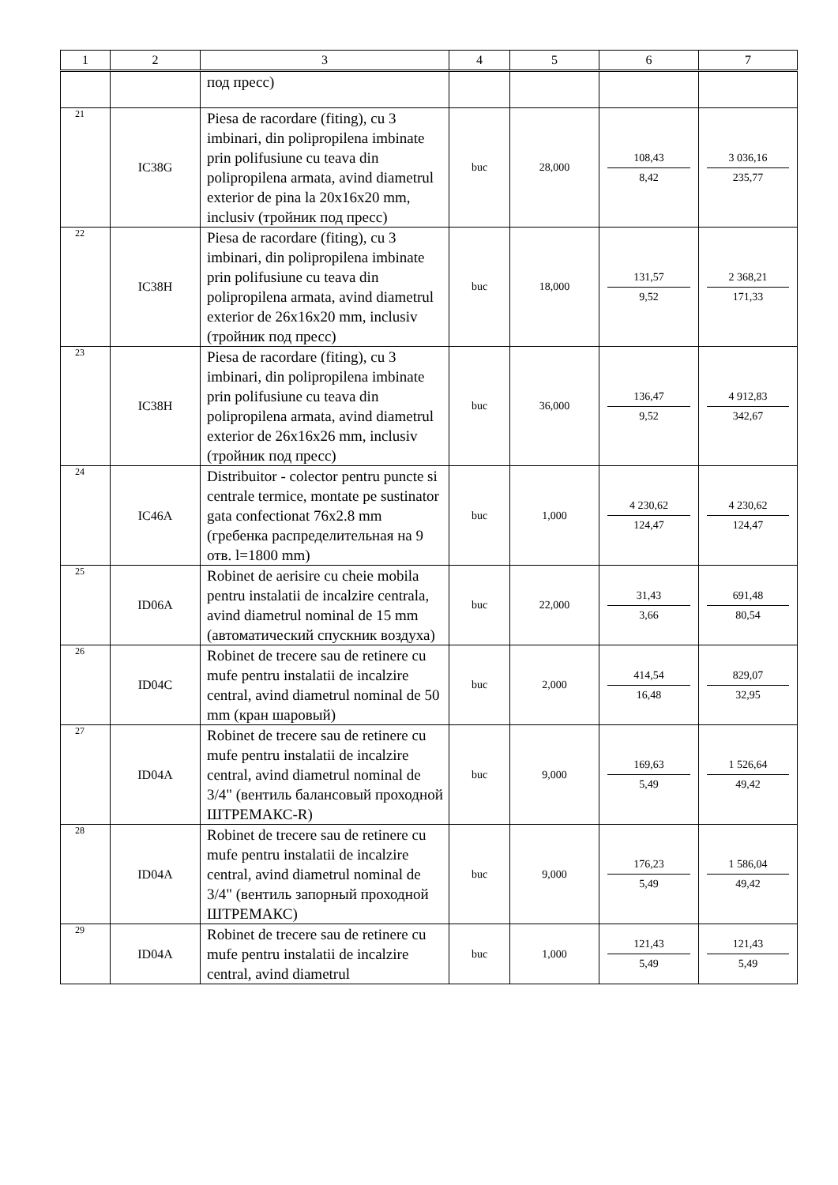| 1 | 2 | 3 | 4 | 5 | 6 | 7 |
| --- | --- | --- | --- | --- | --- | --- |
| | | под пресс) | | | | |
| 21 | IC38G | Piesa de racordare (fiting), cu 3 imbinari, din polipropilena imbinate prin polifusiune cu teava din polipropilena armata, avind diametrul exterior de pina la 20x16x20 mm, inclusiv (тройник под пресс) | buc | 28,000 | 108,43 8,42 | 3 036,16 235,77 |
| 22 | IC38H | Piesa de racordare (fiting), cu 3 imbinari, din polipropilena imbinate prin polifusiune cu teava din polipropilena armata, avind diametrul exterior de 26x16x20 mm, inclusiv (тройник под пресс) | buc | 18,000 | 131,57 9,52 | 2 368,21 171,33 |
| 23 | IC38H | Piesa de racordare (fiting), cu 3 imbinari, din polipropilena imbinate prin polifusiune cu teava din polipropilena armata, avind diametrul exterior de 26x16x26 mm, inclusiv (тройник под пресс) | buc | 36,000 | 136,47 9,52 | 4 912,83 342,67 |
| 24 | IC46A | Distribuitor - colector pentru puncte si centrale termice, montate pe sustinator gata confectionat 76x2.8 mm (гребенка распределительная на 9 отв. l=1800 mm) | buc | 1,000 | 4 230,62 124,47 | 4 230,62 124,47 |
| 25 | ID06A | Robinet de aerisire cu cheie mobila pentru instalatii de incalzire centrala, avind diametrul nominal de 15 mm (автоматический спускник воздуха) | buc | 22,000 | 31,43 3,66 | 691,48 80,54 |
| 26 | ID04C | Robinet de trecere sau de retinere cu mufe pentru instalatii de incalzire central, avind diametrul nominal de 50 mm (кран шаровый) | buc | 2,000 | 414,54 16,48 | 829,07 32,95 |
| 27 | ID04A | Robinet de trecere sau de retinere cu mufe pentru instalatii de incalzire central, avind diametrul nominal de 3/4" (вентиль балансовый проходной ШТРЕМАКС-R) | buc | 9,000 | 169,63 5,49 | 1 526,64 49,42 |
| 28 | ID04A | Robinet de trecere sau de retinere cu mufe pentru instalatii de incalzire central, avind diametrul nominal de 3/4" (вентиль запорный проходной ШТРЕМАКС) | buc | 9,000 | 176,23 5,49 | 1 586,04 49,42 |
| 29 | ID04A | Robinet de trecere sau de retinere cu mufe pentru instalatii de incalzire central, avind diametrul | buc | 1,000 | 121,43 5,49 | 121,43 5,49 |